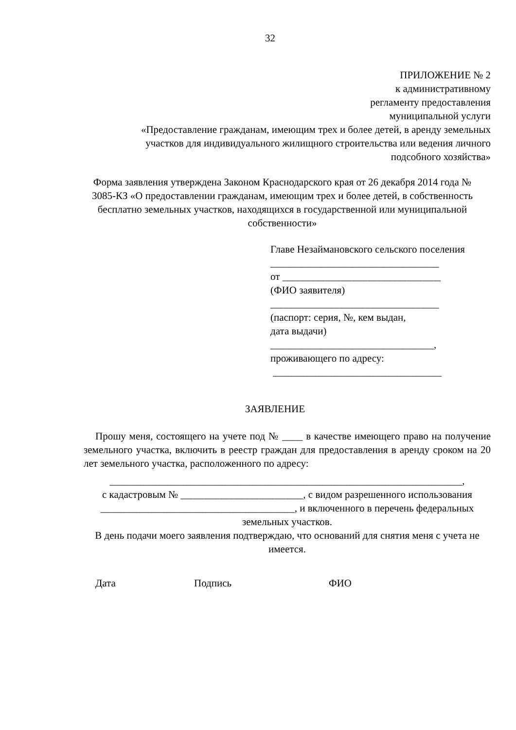32
ПРИЛОЖЕНИЕ № 2
к административному
регламенту предоставления
муниципальной услуги
«Предоставление гражданам, имеющим трех и более детей, в аренду земельных участков для индивидуального жилищного строительства или ведения личного подсобного хозяйства»
Форма заявления утверждена Законом Краснодарского края от 26 декабря 2014 года № 3085-КЗ «О предоставлении гражданам, имеющим трех и более детей, в собственность бесплатно земельных участков, находящихся в государственной или муниципальной собственности»
Главе Незаймановского сельского поселения
_________________________________
от _______________________________
(ФИО заявителя)
_________________________________
(паспорт: серия, №, кем выдан,
дата выдачи)
________________________________,
проживающего по адресу:
_________________________________
ЗАЯВЛЕНИЕ
Прошу меня, состоящего на учете под № ____ в качестве имеющего право на получение земельного участка, включить в реестр граждан для предоставления в аренду сроком на 20 лет земельного участка, расположенного по адресу:
_____________________________________________________________________,
с кадастровым № ________________________, с видом разрешенного использования
______________________________________, и включенного в перечень федеральных земельных участков.
В день подачи моего заявления подтверждаю, что оснований для снятия меня с учета не имеется.
Дата Подпись ФИО